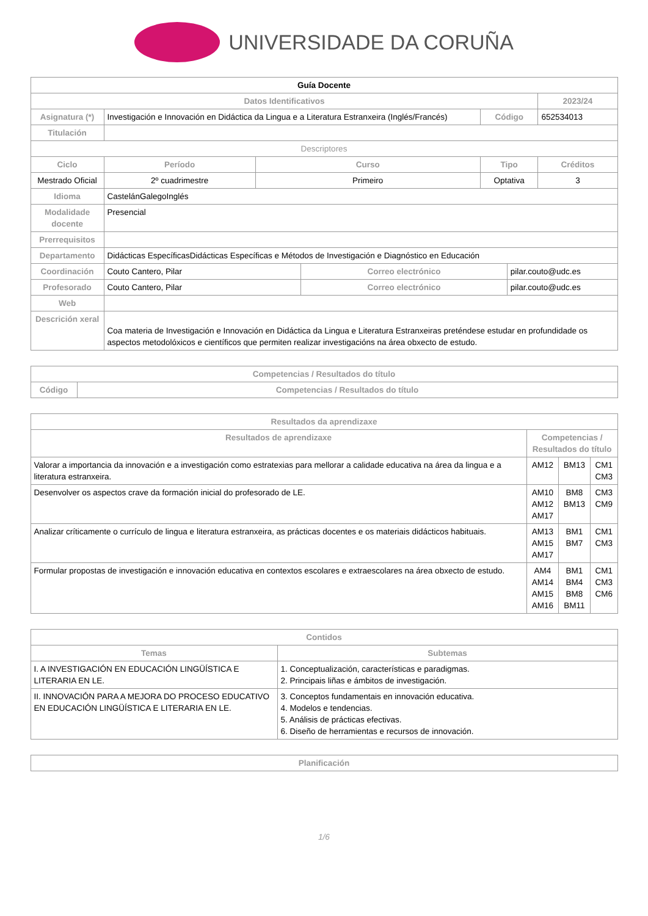UNIVERSIDADE DA CORUÑA
| Guía Docente | | | | | | | |
| --- | --- | --- | --- | --- | --- | --- | --- |
| Datos Identificativos | | | | | | | 2023/24 |
| Asignatura (*) | Investigación e Innovación en Didáctica da Lingua e a Literatura Estranxeira (Inglés/Francés) | | | | Código | | 652534013 |
| Titulación | | | | | | | |
| Descriptores | | | | | | | |
| Ciclo | | Período | Curso | | Tipo | | Créditos |
| Mestrado Oficial | | 2º cuadrimestre | Primeiro | | Optativa | | 3 |
| Idioma | CastelánGalegoInglés | | | | | | |
| Modalidade docente | Presencial | | | | | | |
| Prerrequisitos | | | | | | | |
| Departamento | Didácticas EspecíficasDidácticas Específicas e Métodos de Investigación e Diagnóstico en Educación | | | | | | |
| Coordinación | Couto Cantero, Pilar | | | Correo electrónico | | pilar.couto@udc.es | |
| Profesorado | Couto Cantero, Pilar | | | Correo electrónico | | pilar.couto@udc.es | |
| Web | | | | | | | |
| Descrición xeral | Coa materia de Investigación e Innovación en Didáctica da Lingua e Literatura Estranxeiras preténdese estudar en profundidade os aspectos metodolóxicos e científicos que permiten realizar investigacións na área obxecto de estudo. | | | | | | |
| Competencias / Resultados do título | |
| --- | --- |
| Código | Competencias / Resultados do título |
| Resultados da aprendizaxe | | | |
| --- | --- | --- | --- |
| Resultados de aprendizaxe | Competencias / Resultados do título | | |
| Valorar a importancia da innovación e a investigación como estratexias para mellorar a calidade educativa na área da lingua e a literatura estranxeira. | AM12 | BM13 | CM1 CM3 |
| Desenvolver os aspectos crave da formación inicial do profesorado de LE. | AM10 AM12 AM17 | BM8 BM13 | CM3 CM9 |
| Analizar críticamente o currículo de lingua e literatura estranxeira, as prácticas docentes e os materiais didácticos habituais. | AM13 AM15 AM17 | BM1 BM7 | CM1 CM3 |
| Formular propostas de investigación e innovación educativa en contextos escolares e extraescolares na área obxecto de estudo. | AM4 AM14 AM15 AM16 | BM1 BM4 BM8 BM11 | CM1 CM3 CM6 |
| Contidos | |
| --- | --- |
| Temas | Subtemas |
| I. A INVESTIGACIÓN EN EDUCACIÓN LINGÜÍSTICA E LITERARIA EN LE. | 1. Conceptualización, características e paradigmas. 2. Principais liñas e ámbitos de investigación. |
| II. INNOVACIÓN PARA A MEJORA DO PROCESO EDUCATIVO EN EDUCACIÓN LINGÜÍSTICA E LITERARIA EN LE. | 3. Conceptos fundamentais en innovación educativa. 4. Modelos e tendencias. 5. Análisis de prácticas efectivas. 6. Diseño de herramientas e recursos de innovación. |
| Planificación |
| --- |
1/6